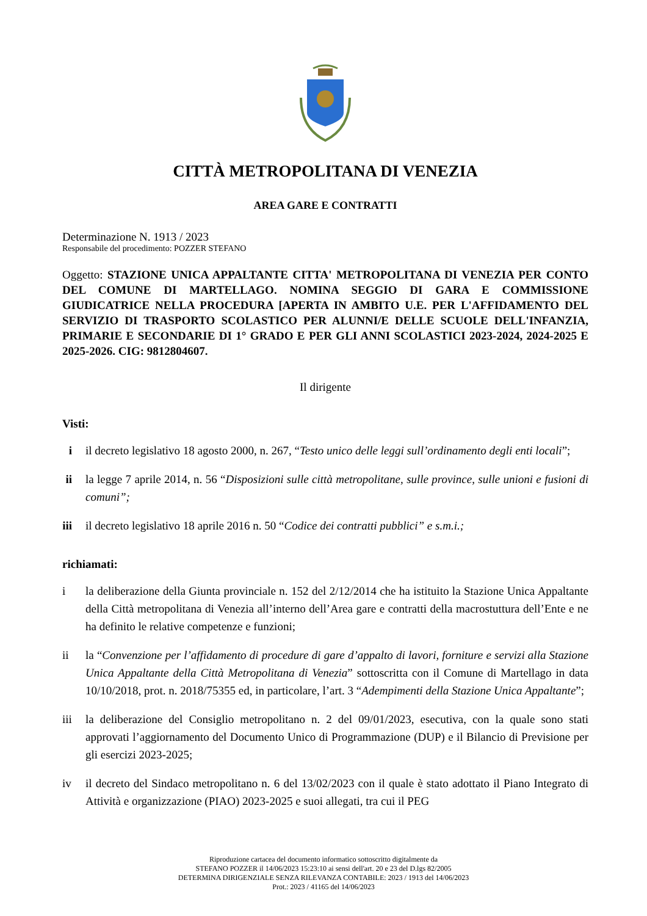CITTÀ METROPOLITANA DI VENEZIA
AREA GARE E CONTRATTI
Determinazione N. 1913 / 2023
Responsabile del procedimento: POZZER STEFANO
Oggetto: STAZIONE UNICA APPALTANTE CITTA' METROPOLITANA DI VENEZIA PER CONTO DEL COMUNE DI MARTELLAGO. NOMINA SEGGIO DI GARA E COMMISSIONE GIUDICATRICE NELLA PROCEDURA [APERTA IN AMBITO U.E. PER L'AFFIDAMENTO DEL SERVIZIO DI TRASPORTO SCOLASTICO PER ALUNNI/E DELLE SCUOLE DELL'INFANZIA, PRIMARIE E SECONDARIE DI 1° GRADO E PER GLI ANNI SCOLASTICI 2023-2024, 2024-2025 E 2025-2026. CIG: 9812804607.
Il dirigente
Visti:
i il decreto legislativo 18 agosto 2000, n. 267, “Testo unico delle leggi sull’ordinamento degli enti locali”;
ii la legge 7 aprile 2014, n. 56 “Disposizioni sulle città metropolitane, sulle province, sulle unioni e fusioni di comuni”;
iii il decreto legislativo 18 aprile 2016 n. 50 “Codice dei contratti pubblici” e s.m.i.;
richiamati:
i la deliberazione della Giunta provinciale n. 152 del 2/12/2014 che ha istituito la Stazione Unica Appaltante della Città metropolitana di Venezia all’interno dell’Area gare e contratti della macrostuttura dell’Ente e ne ha definito le relative competenze e funzioni;
ii la “Convenzione per l’affidamento di procedure di gare d’appalto di lavori, forniture e servizi alla Stazione Unica Appaltante della Città Metropolitana di Venezia” sottoscritta con il Comune di Martellago in data 10/10/2018, prot. n. 2018/75355 ed, in particolare, l’art. 3 “Adempimenti della Stazione Unica Appaltante”;
iii la deliberazione del Consiglio metropolitano n. 2 del 09/01/2023, esecutiva, con la quale sono stati approvati l’aggiornamento del Documento Unico di Programmazione (DUP) e il Bilancio di Previsione per gli esercizi 2023-2025;
iv il decreto del Sindaco metropolitano n. 6 del 13/02/2023 con il quale è stato adottato il Piano Integrato di Attività e organizzazione (PIAO) 2023-2025 e suoi allegati, tra cui il PEG
Riproduzione cartacea del documento informatico sottoscritto digitalmente da
STEFANO POZZER il 14/06/2023 15:23:10 ai sensi dell'art. 20 e 23 del D.lgs 82/2005
DETERMINA DIRIGENZIALE SENZA RILEVANZA CONTABILE: 2023 / 1913 del 14/06/2023
Prot.: 2023 / 41165 del 14/06/2023